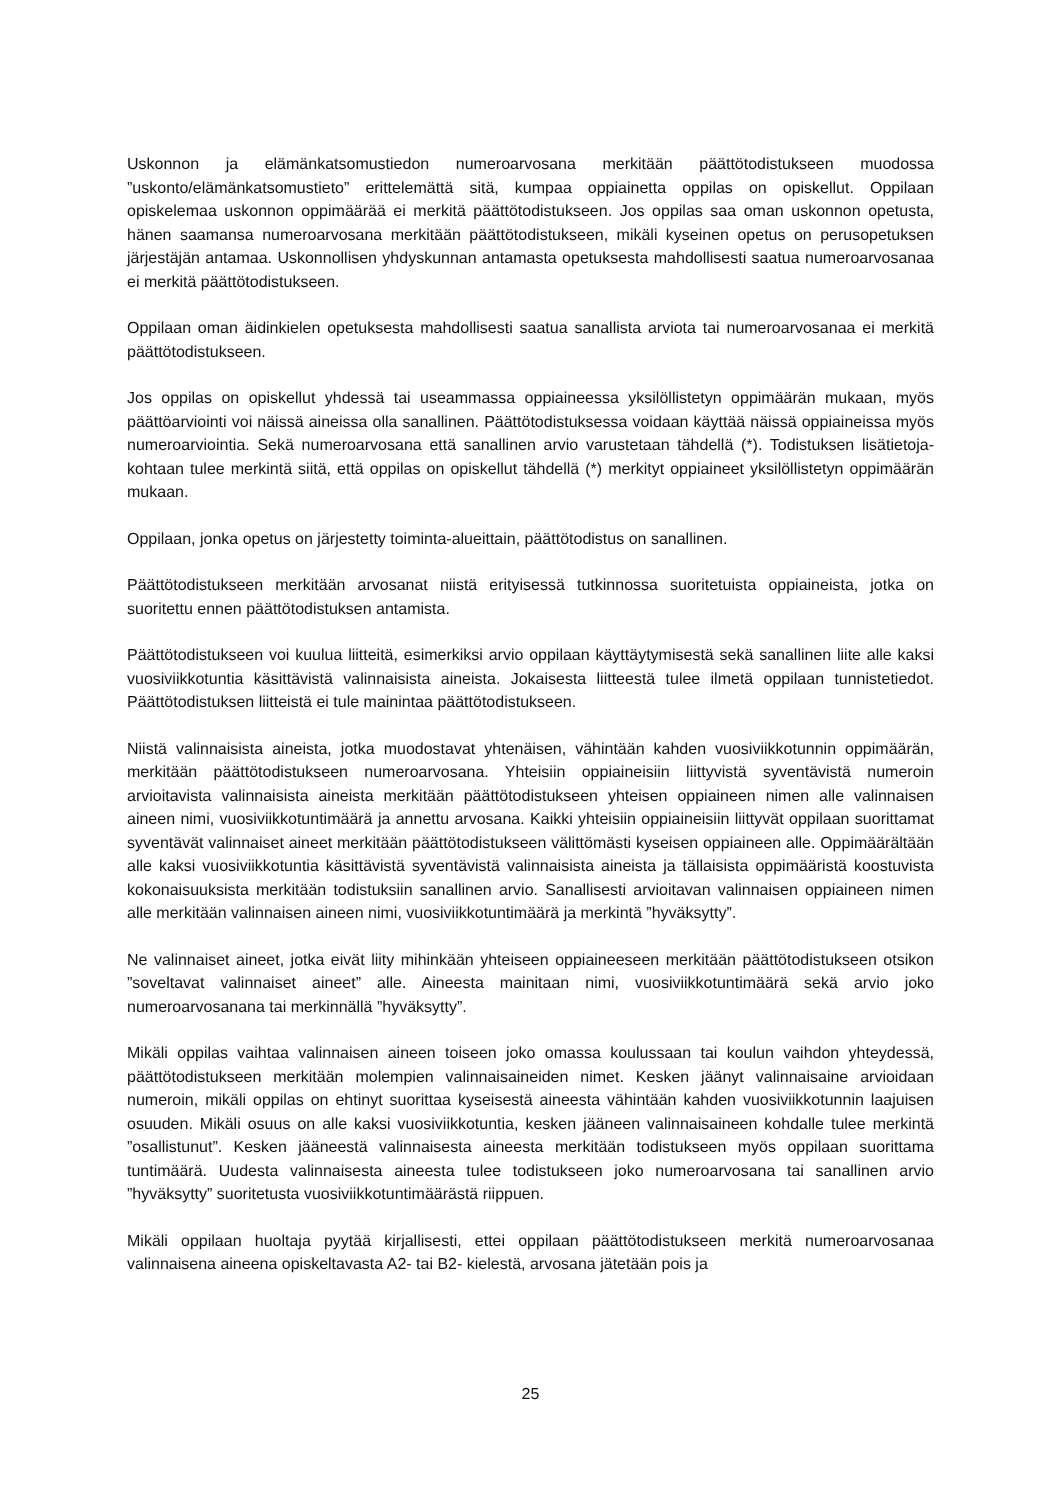Uskonnon ja elämänkatsomustiedon numeroarvosana merkitään päättötodistukseen muodossa ”uskonto/elämänkatsomustieto” erittelemättä sitä, kumpaa oppiainetta oppilas on opiskellut. Oppilaan opiskelemaa uskonnon oppimäärää ei merkitä päättötodistukseen. Jos oppilas saa oman uskonnon opetusta, hänen saamansa numeroarvosana merkitään päättötodistukseen, mikäli kyseinen opetus on perusopetuksen järjestäjän antamaa. Uskonnollisen yhdyskunnan antamasta opetuksesta mahdollisesti saatua numeroarvosanaa ei merkitä päättötodistukseen.
Oppilaan oman äidinkielen opetuksesta mahdollisesti saatua sanallista arviota tai numeroarvosanaa ei merkitä päättötodistukseen.
Jos oppilas on opiskellut yhdessä tai useammassa oppiaineessa yksilöllistetyn oppimäärän mukaan, myös päättöarviointi voi näissä aineissa olla sanallinen. Päättötodistuksessa voidaan käyttää näissä oppiaineissa myös numeroarviointia. Sekä numeroarvosana että sanallinen arvio varustetaan tähdellä (*). Todistuksen lisätietoja-kohtaan tulee merkintä siitä, että oppilas on opiskellut tähdellä (*) merkityt oppiaineet yksilöllistetyn oppimäärän mukaan.
Oppilaan, jonka opetus on järjestetty toiminta-alueittain, päättötodistus on sanallinen.
Päättötodistukseen merkitään arvosanat niistä erityisessä tutkinnossa suoritetuista oppiaineista, jotka on suoritettu ennen päättötodistuksen antamista.
Päättötodistukseen voi kuulua liitteitä, esimerkiksi arvio oppilaan käyttäytymisestä sekä sanallinen liite alle kaksi vuosiviikkotuntia käsittävistä valinnaisista aineista. Jokaisesta liitteestä tulee ilmetä oppilaan tunnistetiedot. Päättötodistuksen liitteistä ei tule mainintaa päättötodistukseen.
Niistä valinnaisista aineista, jotka muodostavat yhtenäisen, vähintään kahden vuosiviikkotunnin oppimäärän, merkitään päättötodistukseen numeroarvosana. Yhteisiin oppiaineisiin liittyvistä syventävistä numeroin arvioitavista valinnaisista aineista merkitään päättötodistukseen yhteisen oppiaineen nimen alle valinnaisen aineen nimi, vuosiviikkotuntimäärä ja annettu arvosana. Kaikki yhteisiin oppiaineisiin liittyvät oppilaan suorittamat syventävät valinnaiset aineet merkitään päättötodistukseen välittömästi kyseisen oppiaineen alle. Oppimäärältään alle kaksi vuosiviikkotuntia käsittävistä syventävistä valinnaisista aineista ja tällaisista oppimääristä koostuvista kokonaisuuksista merkitään todistuksiin sanallinen arvio. Sanallisesti arvioitavan valinnaisen oppiaineen nimen alle merkitään valinnaisen aineen nimi, vuosiviikkotuntimäärä ja merkintä ”hyväksytty”.
Ne valinnaiset aineet, jotka eivät liity mihinkään yhteiseen oppiaineeseen merkitään päättötodistukseen otsikon ”soveltavat valinnaiset aineet” alle. Aineesta mainitaan nimi, vuosiviikkotuntimäärä sekä arvio joko numeroarvosanana tai merkinnällä ”hyväksytty”.
Mikäli oppilas vaihtaa valinnaisen aineen toiseen joko omassa koulussaan tai koulun vaihdon yhteydessä, päättötodistukseen merkitään molempien valinnaisaineiden nimet. Kesken jäänyt valinnaisaine arvioidaan numeroin, mikäli oppilas on ehtinyt suorittaa kyseisestä aineesta vähintään kahden vuosiviikkotunnin laajuisen osuuden. Mikäli osuus on alle kaksi vuosiviikkotuntia, kesken jääneen valinnaisaineen kohdalle tulee merkintä ”osallistunut”. Kesken jääneestä valinnaisesta aineesta merkitään todistukseen myös oppilaan suorittama tuntimäärä. Uudesta valinnaisesta aineesta tulee todistukseen joko numeroarvosana tai sanallinen arvio ”hyväksytty” suoritetusta vuosiviikkotuntimäärästä riippuen.
Mikäli oppilaan huoltaja pyytää kirjallisesti, ettei oppilaan päättötodistukseen merkitä numeroarvosanaa valinnaisena aineena opiskeltavasta A2- tai B2- kielestä, arvosana jätetään pois ja
25